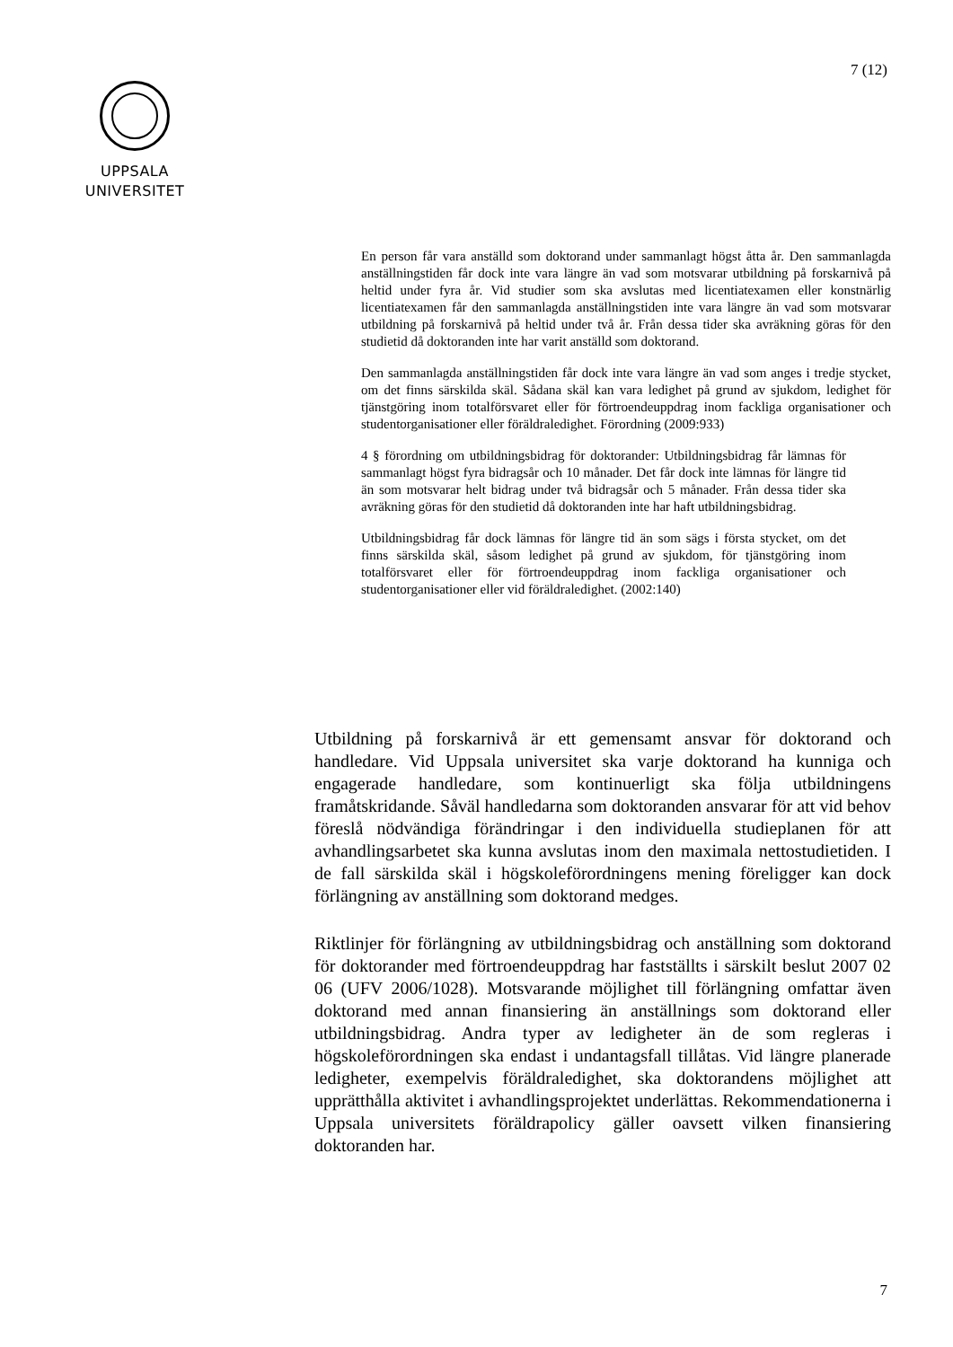7 (12)
UPPSALA
UNIVERSITET
En person får vara anställd som doktorand under sammanlagt högst åtta år. Den sammanlagda anställningstiden får dock inte vara längre än vad som motsvarar utbildning på forskarnivå på heltid under fyra år. Vid studier som ska avslutas med licentiatexamen eller konstnärlig licentiatexamen får den sammanlagda anställningstiden inte vara längre än vad som motsvarar utbildning på forskarnivå på heltid under två år. Från dessa tider ska avräkning göras för den studietid då doktoranden inte har varit anställd som doktorand.
Den sammanlagda anställningstiden får dock inte vara längre än vad som anges i tredje stycket, om det finns särskilda skäl. Sådana skäl kan vara ledighet på grund av sjukdom, ledighet för tjänstgöring inom totalförsvaret eller för förtroendeuppdrag inom fackliga organisationer och studentorganisationer eller föräldraledighet. Förordning (2009:933)
4 § förordning om utbildningsbidrag för doktorander: Utbildningsbidrag får lämnas för sammanlagt högst fyra bidragsår och 10 månader. Det får dock inte lämnas för längre tid än som motsvarar helt bidrag under två bidragsår och 5 månader. Från dessa tider ska avräkning göras för den studietid då doktoranden inte har haft utbildningsbidrag.
Utbildningsbidrag får dock lämnas för längre tid än som sägs i första stycket, om det finns särskilda skäl, såsom ledighet på grund av sjukdom, för tjänstgöring inom totalförsvaret eller för förtroendeuppdrag inom fackliga organisationer och studentorganisationer eller vid föräldraledighet. (2002:140)
Utbildning på forskarnivå är ett gemensamt ansvar för doktorand och handledare. Vid Uppsala universitet ska varje doktorand ha kunniga och engagerade handledare, som kontinuerligt ska följa utbildningens framåtskridande. Såväl handledarna som doktoranden ansvarar för att vid behov föreslå nödvändiga förändringar i den individuella studieplanen för att avhandlingsarbetet ska kunna avslutas inom den maximala nettostudietiden. I de fall särskilda skäl i högskoleförordningens mening föreligger kan dock förlängning av anställning som doktorand medges.
Riktlinjer för förlängning av utbildningsbidrag och anställning som doktorand för doktorander med förtroendeuppdrag har fastställts i särskilt beslut 2007 02 06 (UFV 2006/1028). Motsvarande möjlighet till förlängning omfattar även doktorand med annan finansiering än anställnings som doktorand eller utbildningsbidrag. Andra typer av ledigheter än de som regleras i högskoleförordningen ska endast i undantagsfall tillåtas. Vid längre planerade ledigheter, exempelvis föräldraledighet, ska doktorandens möjlighet att upprätthålla aktivitet i avhandlingsprojektet underlättas. Rekommendationerna i Uppsala universitets föräldrapolicy gäller oavsett vilken finansiering doktoranden har.
7